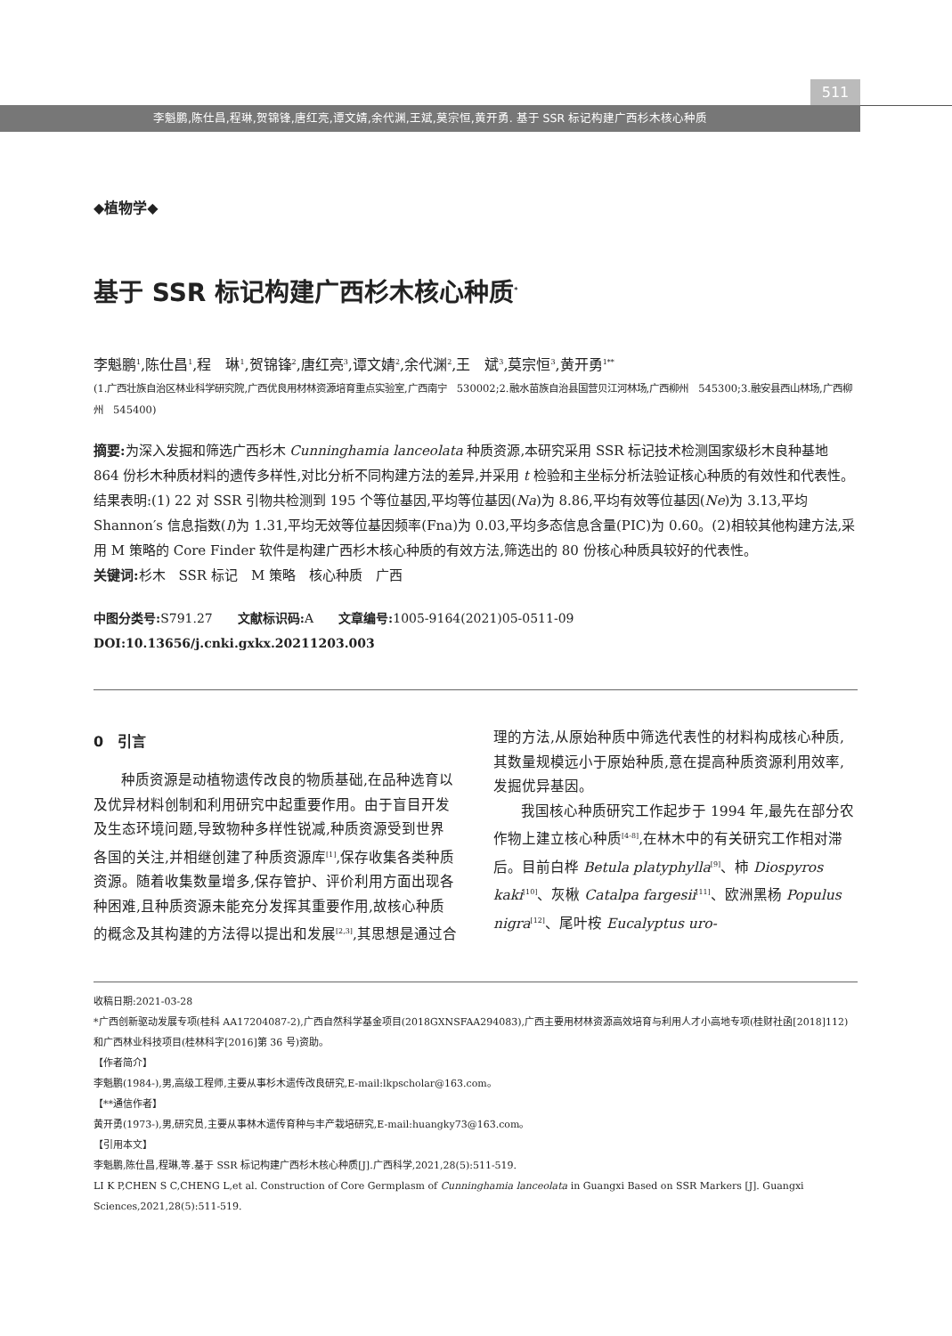511
李魁鹏,陈仕昌,程琳,贺锦锋,唐红亮,谭文婧,余代渊,王斌,莫宗恒,黄开勇. 基于 SSR 标记构建广西杉木核心种质
◆植物学◆
基于 SSR 标记构建广西杉木核心种质<sup>*</sup>
李魁鹏<sup>1</sup>,陈仕昌<sup>1</sup>,程　琳<sup>1</sup>,贺锦锋<sup>2</sup>,唐红亮<sup>3</sup>,谭文婧<sup>2</sup>,余代渊<sup>2</sup>,王　斌<sup>3</sup>,莫宗恒<sup>3</sup>,黄开勇<sup>1**</sup>
(1.广西壮族自治区林业科学研究院,广西优良用材林资源培育重点实验室,广西南宁　530002;2.融水苗族自治县国营贝江河林场,广西柳州　545300;3.融安县西山林场,广西柳州　545400)
摘要: 为深入发掘和筛选广西杉木 Cunninghamia lanceolata 种质资源,本研究采用 SSR 标记技术检测国家级杉木良种基地 864 份杉木种质材料的遗传多样性,对比分析不同构建方法的差异,并采用 t 检验和主坐标分析法验证核心种质的有效性和代表性。结果表明:(1) 22 对 SSR 引物共检测到 195 个等位基因,平均等位基因(Na)为 8.86,平均有效等位基因(Ne)为 3.13,平均 Shannon′s 信息指数(I)为 1.31,平均无效等位基因频率(Fna)为 0.03,平均多态信息含量(PIC)为 0.60。(2)相较其他构建方法,采用 M 策略的 Core Finder 软件是构建广西杉木核心种质的有效方法,筛选出的 80 份核心种质具较好的代表性。
关键词: 杉木　SSR 标记　M 策略　核心种质　广西
中图分类号: S791.27　　文献标识码: A　　文章编号: 1005-9164(2021)05-0511-09
DOI:10.13656/j.cnki.gxkx.20211203.003
0　引言
种质资源是动植物遗传改良的物质基础,在品种选育以及优异材料创制和利用研究中起重要作用。由于盲目开发及生态环境问题,导致物种多样性锐减,种质资源受到世界各国的关注,并相继创建了种质资源库<sup>[1]</sup>,保存收集各类种质资源。随着收集数量增多,保存管护、评价利用方面出现各种困难,且种质资源未能充分发挥其重要作用,故核心种质的概念及其构建的方法得以提出和发展<sup>[2,3]</sup>,其思想是通过合理的方法,从原始种质中筛选代表性的材料构成核心种质,其数量规模远小于原始种质,意在提高种质资源利用效率,发掘优异基因。
我国核心种质研究工作起步于 1994 年,最先在部分农作物上建立核心种质<sup>[4-8]</sup>,在林木中的有关研究工作相对滞后。目前白桦 Betula platyphylla<sup>[9]</sup>、柿 Diospyros kaki<sup>[10]</sup>、灰楸 Catalpa fargesii<sup>[11]</sup>、欧洲黑杨 Populus nigra<sup>[12]</sup>、尾叶桉 Eucalyptus uro-
收稿日期:2021-03-28
*广西创新驱动发展专项(桂科 AA17204087-2),广西自然科学基金项目(2018GXNSFAA294083),广西主要用材林资源高效培育与利用人才小高地专项(桂财社函[2018]112)和广西林业科技项目(桂林科字[2016]第 36 号)资助。
【作者简介】
李魁鹏(1984-),男,高级工程师,主要从事杉木遗传改良研究,E-mail:lkpscholar@163.com。
【**通信作者】
黄开勇(1973-),男,研究员,主要从事林木遗传育种与丰产栽培研究,E-mail:huangky73@163.com。
【引用本文】
李魁鹏,陈仕昌,程琳,等.基于 SSR 标记构建广西杉木核心种质[J].广西科学,2021,28(5):511-519.
LI K P,CHEN S C,CHENG L,et al. Construction of Core Germplasm of Cunninghamia lanceolata in Guangxi Based on SSR Markers [J]. Guangxi Sciences,2021,28(5):511-519.